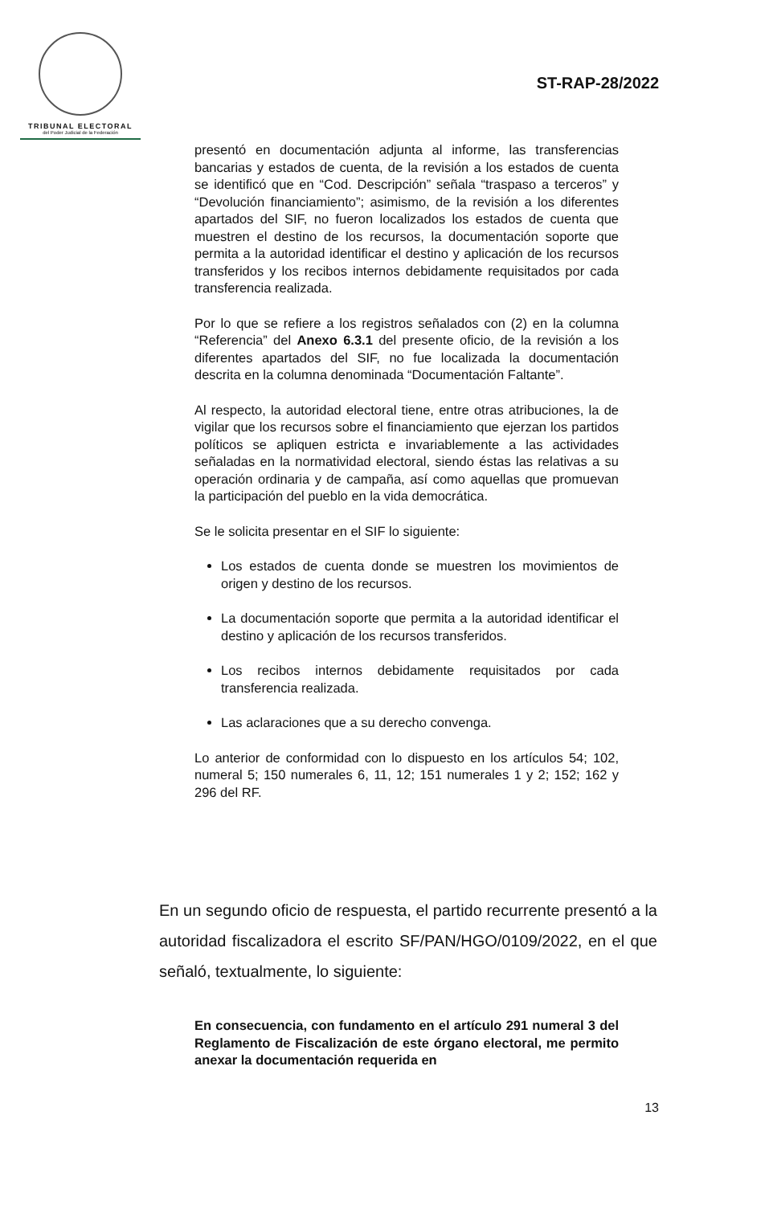TRIBUNAL ELECTORAL
del Poder Judicial de la Federación
ST-RAP-28/2022
presentó en documentación adjunta al informe, las transferencias bancarias y estados de cuenta, de la revisión a los estados de cuenta se identificó que en “Cod. Descripción” señala “traspaso a terceros” y “Devolución financiamiento”; asimismo, de la revisión a los diferentes apartados del SIF, no fueron localizados los estados de cuenta que muestren el destino de los recursos, la documentación soporte que permita a la autoridad identificar el destino y aplicación de los recursos transferidos y los recibos internos debidamente requisitados por cada transferencia realizada.
Por lo que se refiere a los registros señalados con (2) en la columna “Referencia” del Anexo 6.3.1 del presente oficio, de la revisión a los diferentes apartados del SIF, no fue localizada la documentación descrita en la columna denominada “Documentación Faltante”.
Al respecto, la autoridad electoral tiene, entre otras atribuciones, la de vigilar que los recursos sobre el financiamiento que ejerzan los partidos políticos se apliquen estricta e invariablemente a las actividades señaladas en la normatividad electoral, siendo éstas las relativas a su operación ordinaria y de campaña, así como aquellas que promuevan la participación del pueblo en la vida democrática.
Se le solicita presentar en el SIF lo siguiente:
Los estados de cuenta donde se muestren los movimientos de origen y destino de los recursos.
La documentación soporte que permita a la autoridad identificar el destino y aplicación de los recursos transferidos.
Los recibos internos debidamente requisitados por cada transferencia realizada.
Las aclaraciones que a su derecho convenga.
Lo anterior de conformidad con lo dispuesto en los artículos 54; 102, numeral 5; 150 numerales 6, 11, 12; 151 numerales 1 y 2; 152; 162 y 296 del RF.
En un segundo oficio de respuesta, el partido recurrente presentó a la autoridad fiscalizadora el escrito SF/PAN/HGO/0109/2022, en el que señaló, textualmente, lo siguiente:
En consecuencia, con fundamento en el artículo 291 numeral 3 del Reglamento de Fiscalización de este órgano electoral, me permito anexar la documentación requerida en
13